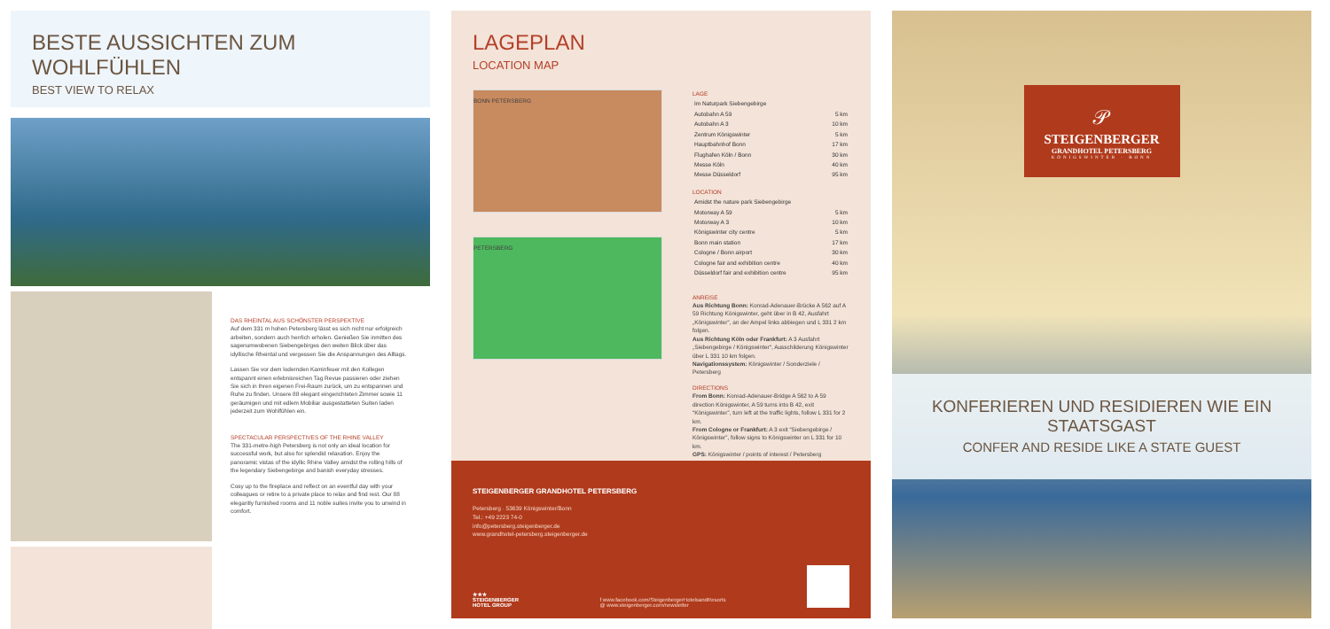BESTE AUSSICHTEN ZUM WOHLFÜHLEN
BEST VIEW TO RELAX
DAS RHEINTAL AUS SCHÖNSTER PERSPEKTIVE
Auf dem 331 m hohen Petersberg lässt es sich nicht nur erfolgreich arbeiten, sondern auch herrlich erholen. Genießen Sie inmitten des sagenumwobenen Siebengebirges den weiten Blick über das idyllische Rheintal und vergessen Sie die Anspannungen des Alltags.
Lassen Sie vor dem lodernden Kaminfeuer mit den Kollegen entspannt einen erlebnisreichen Tag Revue passieren oder ziehen Sie sich in Ihren eigenen Frei-Raum zurück, um zu entspannen und Ruhe zu finden. Unsere 88 elegant eingerichteten Zimmer sowie 11 geräumigen und mit edlem Mobiliar ausgestatteten Suiten laden jederzeit zum Wohlfühlen ein.
SPECTACULAR PERSPECTIVES OF THE RHINE VALLEY
The 331-metre-high Petersberg is not only an ideal location for successful work, but also for splendid relaxation. Enjoy the panoramic vistas of the idyllic Rhine Valley amidst the rolling hills of the legendary Siebengebirge and banish everyday stresses.
Cosy up to the fireplace and reflect on an eventful day with your colleagues or retire to a private place to relax and find rest. Our 88 elegantly furnished rooms and 11 noble suites invite you to unwind in comfort.
LAGEPLAN
LOCATION MAP
BONN PETERSBERG
PETERSBERG
LAGE
| Im Naturpark Siebengebirge | |
| Autobahn A 59 | 5 km |
| Autobahn A 3 | 10 km |
| Zentrum Königswinter | 5 km |
| Hauptbahnhof Bonn | 17 km |
| Flughafen Köln / Bonn | 30 km |
| Messe Köln | 40 km |
| Messe Düsseldorf | 95 km |
LOCATION
| Amidst the nature park Siebengebirge | |
| Motorway A 59 | 5 km |
| Motorway A 3 | 10 km |
| Königswinter city centre | 5 km |
| Bonn main station | 17 km |
| Cologne / Bonn airport | 30 km |
| Cologne fair and exhibition centre | 40 km |
| Düsseldorf fair and exhibition centre | 95 km |
ANREISE
Aus Richtung Bonn: Konrad-Adenauer-Brücke A 562 auf A 59 Richtung Königswinter, geht über in B 42, Ausfahrt „Königswinter“, an der Ampel links abbiegen und L 331 2 km folgen.
Aus Richtung Köln oder Frankfurt: A 3 Ausfahrt „Siebengebirge / Königswinter“, Ausschilderung Königswinter über L 331 10 km folgen.
Navigationssystem: Königswinter / Sonderziele / Petersberg
DIRECTIONS
From Bonn: Konrad-Adenauer-Bridge A 562 to A 59 direction Königswinter, A 59 turns into B 42, exit “Königswinter”, turn left at the traffic lights, follow L 331 for 2 km.
From Cologne or Frankfurt: A 3 exit “Siebengebirge / Königswinter”, follow signs to Königswinter on L 331 for 10 km.
GPS: Königswinter / points of interest / Petersberg
STEIGENBERGER GRANDHOTEL PETERSBERG
Petersberg · 53639 Königswinter/Bonn
Tel.: +49 2223 74-0
info@petersberg.steigenberger.de
www.grandhotel-petersberg.steigenberger.de
★★★
STEIGENBERGER
HOTEL GROUP
f www.facebook.com/SteigenbergerHotelsandResorts
@ www.steigenberger.com/newsletter
𝒫
STEIGENBERGER
GRANDHOTEL PETERSBERG
KÖNIGSWINTER · BONN
KONFERIEREN UND RESIDIEREN WIE EIN STAATSGAST
CONFER AND RESIDE LIKE A STATE GUEST